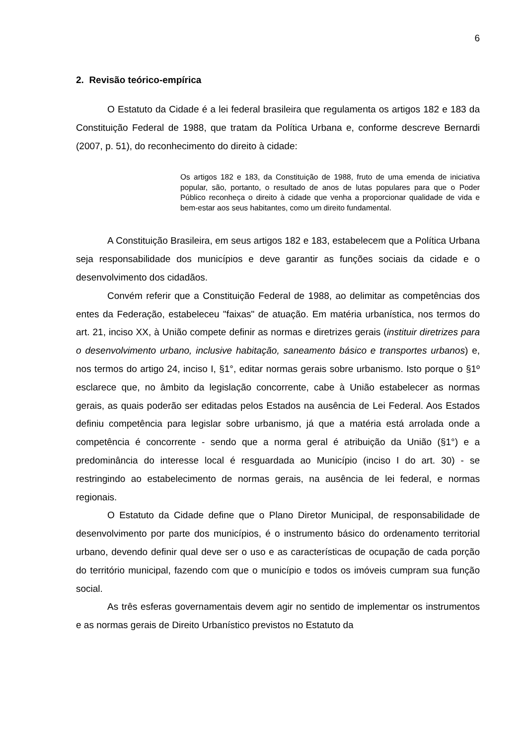6
2. Revisão teórico-empírica
O Estatuto da Cidade é a lei federal brasileira que regulamenta os artigos 182 e 183 da Constituição Federal de 1988, que tratam da Política Urbana e, conforme descreve Bernardi (2007, p. 51), do reconhecimento do direito à cidade:
Os artigos 182 e 183, da Constituição de 1988, fruto de uma emenda de iniciativa popular, são, portanto, o resultado de anos de lutas populares para que o Poder Público reconheça o direito à cidade que venha a proporcionar qualidade de vida e bem-estar aos seus habitantes, como um direito fundamental.
A Constituição Brasileira, em seus artigos 182 e 183, estabelecem que a Política Urbana seja responsabilidade dos municípios e deve garantir as funções sociais da cidade e o desenvolvimento dos cidadãos.
Convém referir que a Constituição Federal de 1988, ao delimitar as competências dos entes da Federação, estabeleceu "faixas" de atuação. Em matéria urbanística, nos termos do art. 21, inciso XX, à União compete definir as normas e diretrizes gerais (instituir diretrizes para o desenvolvimento urbano, inclusive habitação, saneamento básico e transportes urbanos) e, nos termos do artigo 24, inciso I, §1°, editar normas gerais sobre urbanismo. Isto porque o §1º esclarece que, no âmbito da legislação concorrente, cabe à União estabelecer as normas gerais, as quais poderão ser editadas pelos Estados na ausência de Lei Federal. Aos Estados definiu competência para legislar sobre urbanismo, já que a matéria está arrolada onde a competência é concorrente - sendo que a norma geral é atribuição da União (§1°) e a predominância do interesse local é resguardada ao Município (inciso I do art. 30) - se restringindo ao estabelecimento de normas gerais, na ausência de lei federal, e normas regionais.
O Estatuto da Cidade define que o Plano Diretor Municipal, de responsabilidade de desenvolvimento por parte dos municípios, é o instrumento básico do ordenamento territorial urbano, devendo definir qual deve ser o uso e as características de ocupação de cada porção do território municipal, fazendo com que o município e todos os imóveis cumpram sua função social.
As três esferas governamentais devem agir no sentido de implementar os instrumentos e as normas gerais de Direito Urbanístico previstos no Estatuto da